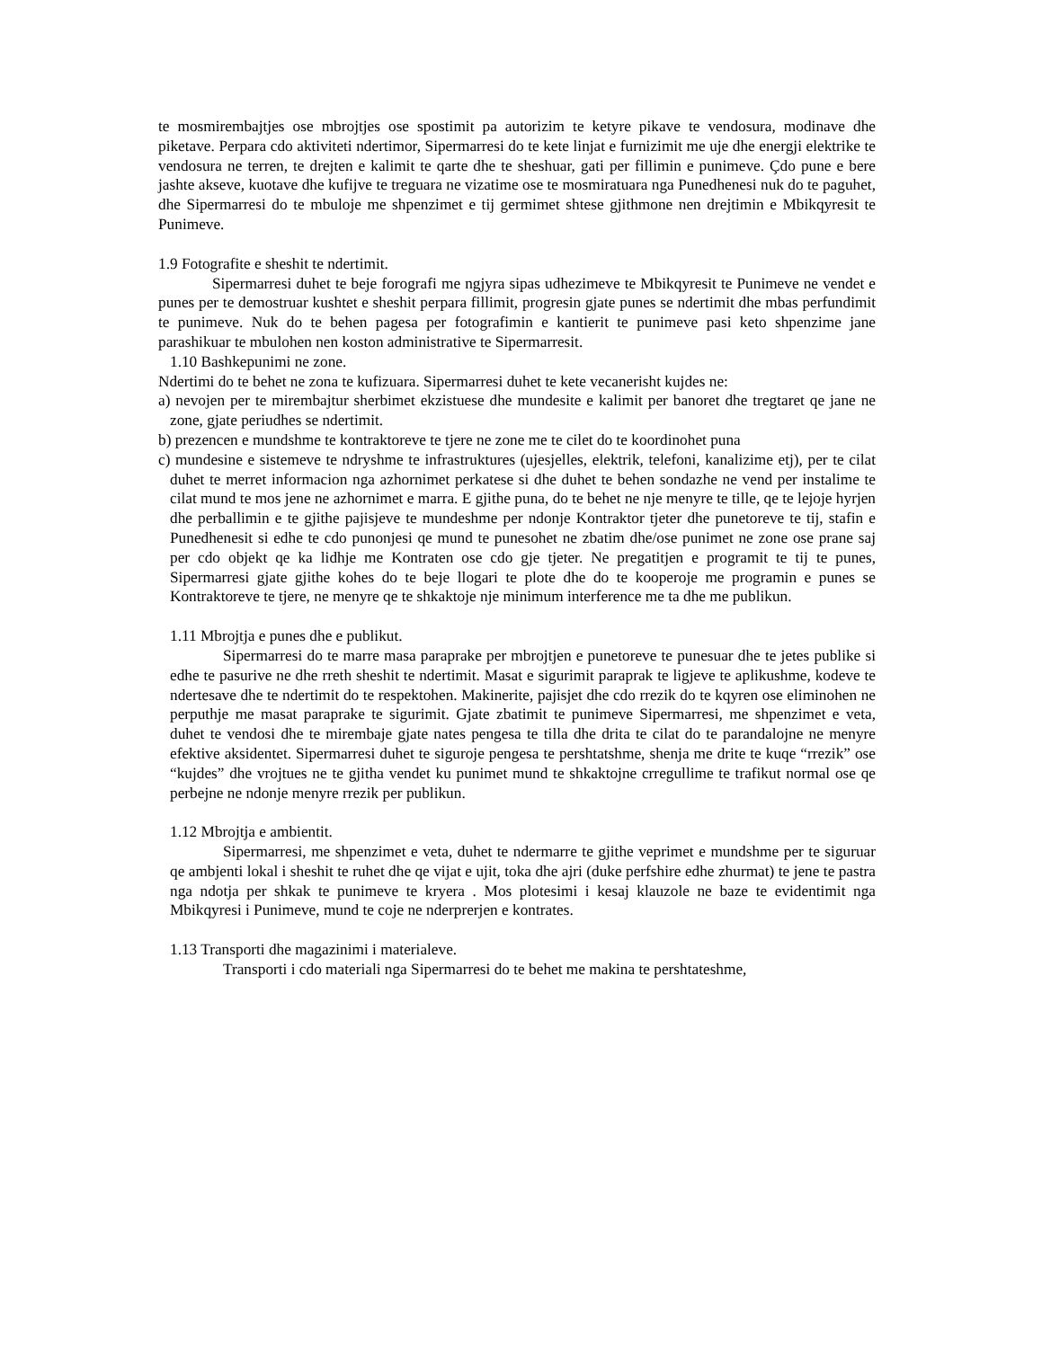te mosmirembajtjes ose mbrojtjes ose spostimit pa autorizim te ketyre pikave te vendosura, modinave dhe piketave. Perpara cdo aktiviteti ndertimor, Sipermarresi do te kete linjat e furnizimit me uje dhe energji elektrike te vendosura ne terren, te drejten e kalimit te qarte dhe te sheshuar, gati per fillimin e punimeve. Çdo pune e bere jashte akseve, kuotave dhe kufijve te treguara ne vizatime ose te mosmiratuara nga Punedhenesi nuk do te paguhet, dhe Sipermarresi do te mbuloje me shpenzimet e tij germimet shtese gjithmone nen drejtimin e Mbikqyresit te Punimeve.
1.9 Fotografite e sheshit te ndertimit.
Sipermarresi duhet te beje forografi me ngjyra sipas udhezimeve te Mbikqyresit te Punimeve ne vendet e punes per te demostruar kushtet e sheshit perpara fillimit, progresin gjate punes se ndertimit dhe mbas perfundimit te punimeve. Nuk do te behen pagesa per fotografimin e kantierit te punimeve pasi keto shpenzime jane parashikuar te mbulohen nen koston administrative te Sipermarresit.
1.10 Bashkepunimi ne zone.
Ndertimi do te behet ne zona te kufizuara. Sipermarresi duhet te kete vecanerisht kujdes ne:
a) nevojen per te mirembajtur sherbimet ekzistuese dhe mundesite e kalimit per banoret dhe tregtaret qe jane ne zone, gjate periudhes se ndertimit.
b) prezencen e mundshme te kontraktoreve te tjere ne zone me te cilet do te koordinohet puna
c) mundesine e sistemeve te ndryshme te infrastruktures (ujesjelles, elektrik, telefoni, kanalizime etj), per te cilat duhet te merret informacion nga azhornimet perkatese si dhe duhet te behen sondazhe ne vend per instalime te cilat mund te mos jene ne azhornimet e marra. E gjithe puna, do te behet ne nje menyre te tille, qe te lejoje hyrjen dhe perballimin e te gjithe pajisjeve te mundeshme per ndonje Kontraktor tjeter dhe punetoreve te tij, stafin e Punedhenesit si edhe te cdo punonjesi qe mund te punesohet ne zbatim dhe/ose punimet ne zone ose prane saj per cdo objekt qe ka lidhje me Kontraten ose cdo gje tjeter. Ne pregatitjen e programit te tij te punes, Sipermarresi gjate gjithe kohes do te beje llogari te plote dhe do te kooperoje me programin e punes se Kontraktoreve te tjere, ne menyre qe te shkaktoje nje minimum interference me ta dhe me publikun.
1.11 Mbrojtja e punes dhe e publikut.
Sipermarresi do te marre masa paraprake per mbrojtjen e punetoreve te punesuar dhe te jetes publike si edhe te pasurive ne dhe rreth sheshit te ndertimit. Masat e sigurimit paraprak te ligjeve te aplikushme, kodeve te ndertesave dhe te ndertimit do te respektohen. Makinerite, pajisjet dhe cdo rrezik do te kqyren ose eliminohen ne perputhje me masat paraprake te sigurimit. Gjate zbatimit te punimeve Sipermarresi, me shpenzimet e veta, duhet te vendosi dhe te mirembaje gjate nates pengesa te tilla dhe drita te cilat do te parandalojne ne menyre efektive aksidentet. Sipermarresi duhet te siguroje pengesa te pershtatshme, shenja me drite te kuqe “rrezik” ose “kujdes” dhe vrojtues ne te gjitha vendet ku punimet mund te shkaktojne crregullime te trafikut normal ose qe perbejne ne ndonje menyre rrezik per publikun.
1.12 Mbrojtja e ambientit.
Sipermarresi, me shpenzimet e veta, duhet te ndermarre te gjithe veprimet e mundshme per te siguruar qe ambjenti lokal i sheshit te ruhet dhe qe vijat e ujit, toka dhe ajri (duke perfshire edhe zhurmat) te jene te pastra nga ndotja per shkak te punimeve te kryera . Mos plotesimi i kesaj klauzole ne baze te evidentimit nga Mbikqyresi i Punimeve, mund te coje ne nderprerjen e kontrates.
1.13 Transporti dhe magazinimi i materialeve.
Transporti i cdo materiali nga Sipermarresi do te behet me makina te pershtateshme,